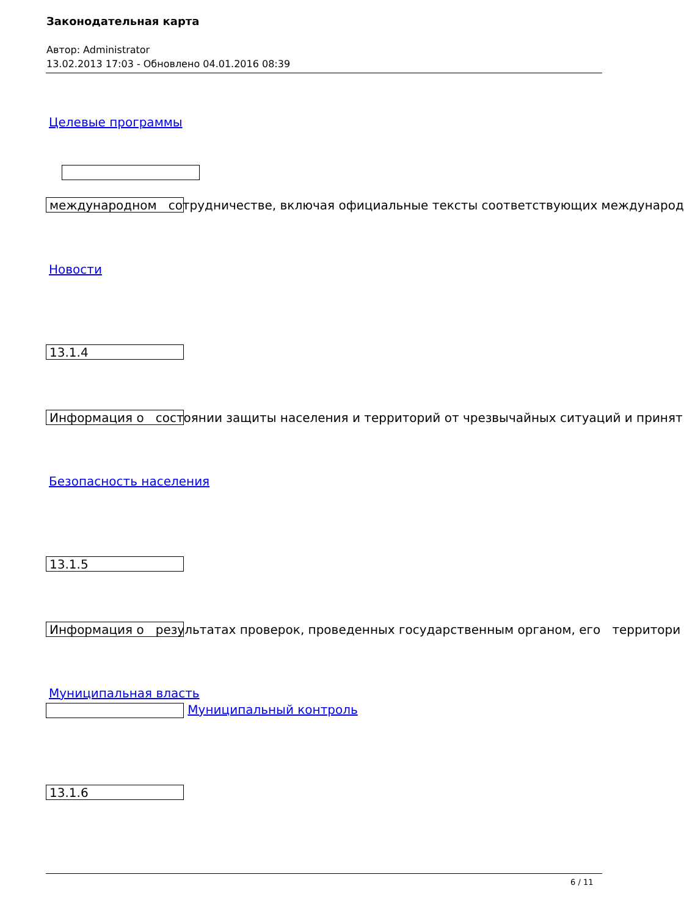Законодательная карта
Автор: Administrator
13.02.2013 17:03 - Обновлено 04.01.2016 08:39
Целевые программы
международном сотрудничестве, включая официальные тексты соответствующих международ
Новости
13.1.4
Информация о состоянии защиты населения и территорий от чрезвычайных ситуаций и принят
Безопасность населения
13.1.5
Информация о результатах проверок, проведенных государственным органом, его территори
Муниципальная власть
Муниципальный контроль
13.1.6
6 / 11